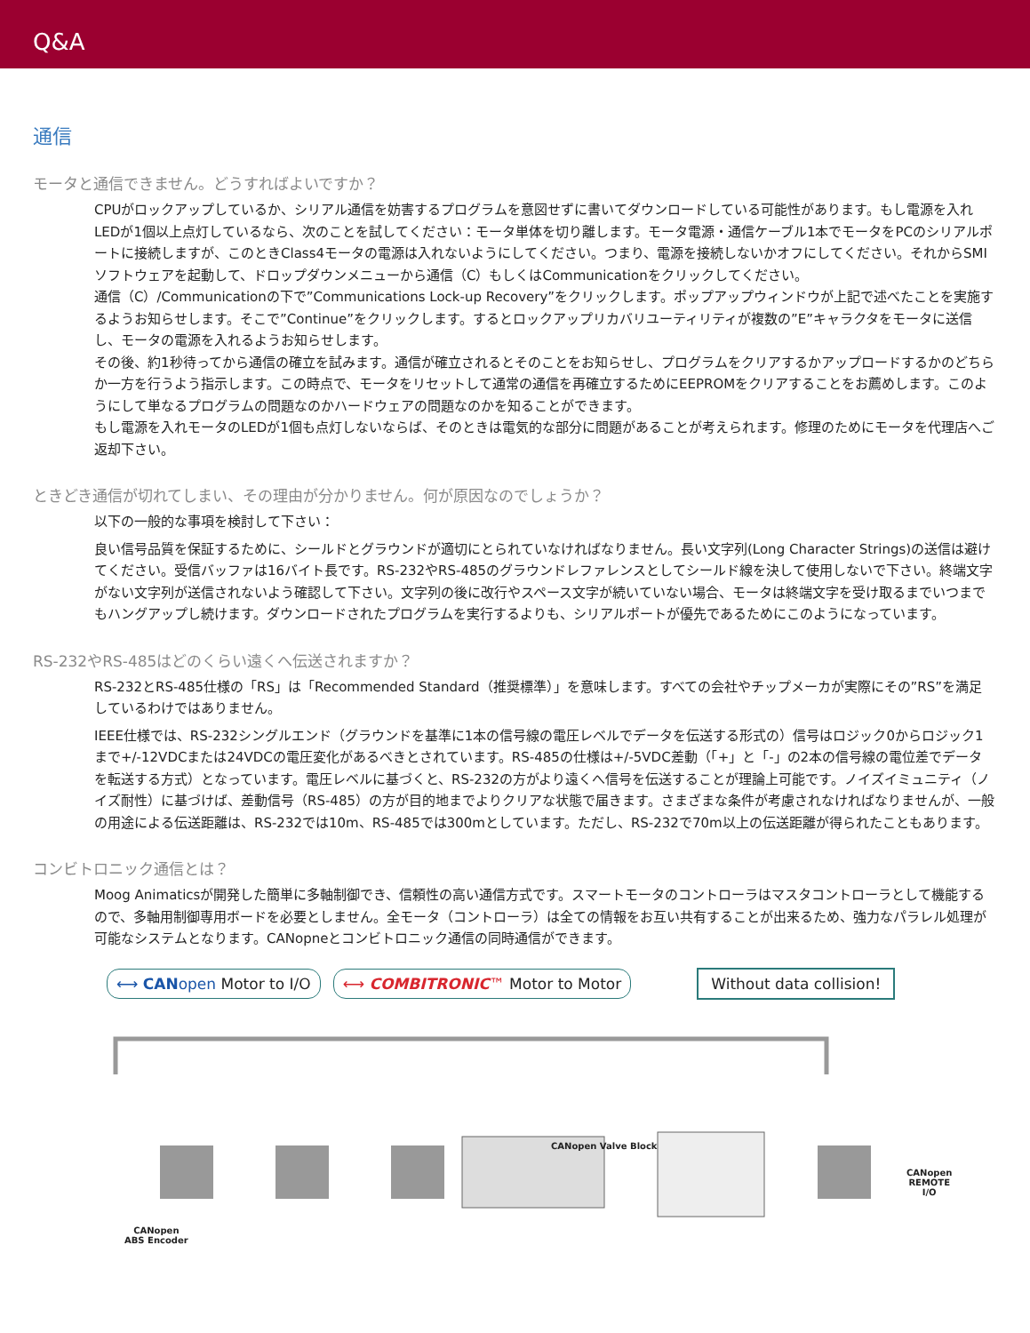Q&A
通信
モータと通信できません。どうすればよいですか？
CPUがロックアップしているか、シリアル通信を妨害するプログラムを意図せずに書いてダウンロードしている可能性があります。もし電源を入れLEDが1個以上点灯しているなら、次のことを試してください：モータ単体を切り離します。モータ電源・通信ケーブル1本でモータをPCのシリアルポートに接続しますが、このときClass4モータの電源は入れないようにしてください。つまり、電源を接続しないかオフにしてください。それからSMIソフトウェアを起動して、ドロップダウンメニューから通信（C）もしくはCommunicationをクリックしてください。
通信（C）/Communicationの下で”Communications Lock-up Recovery”をクリックします。ポップアップウィンドウが上記で述べたことを実施するようお知らせします。そこで”Continue”をクリックします。するとロックアップリカバリユーティリティが複数の”E”キャラクタをモータに送信し、モータの電源を入れるようお知らせします。
その後、約1秒待ってから通信の確立を試みます。通信が確立されるとそのことをお知らせし、プログラムをクリアするかアップロードするかのどちらか一方を行うよう指示します。この時点で、モータをリセットして通常の通信を再確立するためにEEPROMをクリアすることをお薦めします。このようにして単なるプログラムの問題なのかハードウェアの問題なのかを知ることができます。
もし電源を入れモータのLEDが1個も点灯しないならば、そのときは電気的な部分に問題があることが考えられます。修理のためにモータを代理店へご返却下さい。
ときどき通信が切れてしまい、その理由が分かりません。何が原因なのでしょうか？
以下の一般的な事項を検討して下さい：
良い信号品質を保証するために、シールドとグラウンドが適切にとられていなければなりません。長い文字列(Long Character Strings)の送信は避けてください。受信バッファは16バイト長です。RS-232やRS-485のグラウンドレファレンスとしてシールド線を決して使用しないで下さい。終端文字がない文字列が送信されないよう確認して下さい。文字列の後に改行やスペース文字が続いていない場合、モータは終端文字を受け取るまでいつまでもハングアップし続けます。ダウンロードされたプログラムを実行するよりも、シリアルポートが優先であるためにこのようになっています。
RS-232やRS-485はどのくらい遠くへ伝送されますか？
RS-232とRS-485仕様の「RS」は「Recommended Standard（推奨標準）」を意味します。すべての会社やチップメーカが実際にその”RS”を満足しているわけではありません。
IEEE仕様では、RS-232シングルエンド（グラウンドを基準に1本の信号線の電圧レベルでデータを伝送する形式の）信号はロジック0からロジック1まで+/-12VDCまたは24VDCの電圧変化があるべきとされています。RS-485の仕様は+/-5VDC差動（「+」と「-」の2本の信号線の電位差でデータを転送する方式）となっています。電圧レベルに基づくと、RS-232の方がより遠くへ信号を伝送することが理論上可能です。ノイズイミュニティ（ノイズ耐性）に基づけば、差動信号（RS-485）の方が目的地までよりクリアな状態で届きます。さまざまな条件が考慮されなければなりませんが、一般の用途による伝送距離は、RS-232では10m、RS-485では300mとしています。ただし、RS-232で70m以上の伝送距離が得られたこともあります。
コンビトロニック通信とは？
Moog Animaticsが開発した簡単に多軸制御でき、信頼性の高い通信方式です。スマートモータのコントローラはマスタコントローラとして機能するので、多軸用制御専用ボードを必要としません。全モータ（コントローラ）は全ての情報をお互い共有することが出来るため、強力なパラレル処理が可能なシステムとなります。CANopneとコンビトロニック通信の同時通信ができます。
⟷ CANopen Motor to I/O ⟷ COMBITRONIC™ Motor to Motor Without data collision!
CANopen
ABS Encoder
CANopen Valve Block
CANopen
REMOTE I/O